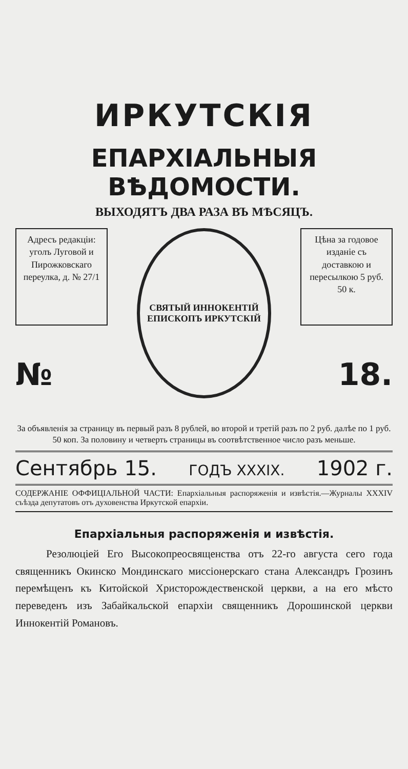ИРКУТСКІЯ
ЕПАРХІАЛЬНЫЯ ВѢДОМОСТИ.
ВЫХОДЯТЪ ДВА РАЗА ВЪ МѢСЯЦЪ.
Адресъ редакціи: уголъ Луговой и Пирожковскаго переулка, д. № 27/1
№
СВЯТЫЙ ИННОКЕНТІЙ ЕПИСКОПЪ ИРКУТСКІЙ
Цѣна за годовое изданіе съ доставкою и пересылкою 5 руб. 50 к.
18.
За объявленія за страницу въ первый разъ 8 рублей, во второй и третій разъ по 2 руб. далѣе по 1 руб. 50 коп. За половину и четверть страницы въ соотвѣтственное число разъ меньше.
Сентябрь 15. ГОДЪ XXXIX. 1902 г.
СОДЕРЖАНІЕ ОФФИЦІАЛЬНОЙ ЧАСТИ: Епархіальныя распоряженія и извѣстія.—Журналы XXXIV съѣзда депутатовъ отъ духовенства Иркутской епархіи.
Епархіальныя распоряженія и извѣстія.
Резолюціей Его Высокопреосвященства отъ 22-го августа сего года священникъ Окинско Мондинскаго миссіонерскаго стана Александръ Грозинъ перемѣщенъ къ Китойской Христорождественской церкви, а на его мѣсто переведенъ изъ Забайкальской епархіи священникъ Дорошинской церкви Иннокентій Романовъ.